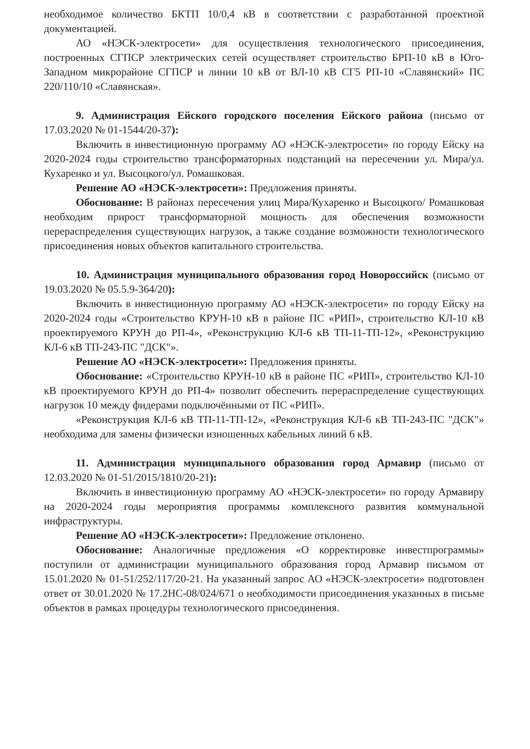необходимое количество БКТП 10/0,4 кВ в соответствии с разработанной проектной документацией.
АО «НЭСК-электросети» для осуществления технологического присоединения, построенных СГПСР электрических сетей осуществляет строительство БРП-10 кВ в Юго-Западном микрорайоне СГПСР и линии 10 кВ от ВЛ-10 кВ СГ5 РП-10 «Славянский» ПС 220/110/10 «Славянская».
9. Администрация Ейского городского поселения Ейского района (письмо от 17.03.2020 № 01-1544/20-37):
Включить в инвестиционную программу АО «НЭСК-электросети» по городу Ейску на 2020-2024 годы строительство трансформаторных подстанций на пересечении ул. Мира/ул. Кухаренко и ул. Высоцкого/ул. Ромашковая.
Решение АО «НЭСК-электросети»: Предложения приняты.
Обоснование: В районах пересечения улиц Мира/Кухаренко и Высоцкого/ Ромашковая необходим прирост трансформаторной мощность для обеспечения возможности перераспределения существующих нагрузок, а также создание возможности технологического присоединения новых объектов капитального строительства.
10. Администрация муниципального образования город Новороссийск (письмо от 19.03.2020 № 05.5.9-364/20):
Включить в инвестиционную программу АО «НЭСК-электросети» по городу Ейску на 2020-2024 годы «Строительство КРУН-10 кВ в районе ПС «РИП», строительство КЛ-10 кВ проектируемого КРУН до РП-4», «Реконструкцию КЛ-6 кВ ТП-11-ТП-12», «Реконструкцию КЛ-6 кВ ТП-243-ПС "ДСК"».
Решение АО «НЭСК-электросети»: Предложения приняты.
Обоснование: «Строительство КРУН-10 кВ в районе ПС «РИП», строительство КЛ-10 кВ проектируемого КРУН до РП-4» позволит обеспечить перераспределение существующих нагрузок 10 между фидерами подключёнными от ПС «РИП».
«Реконструкция КЛ-6 кВ ТП-11-ТП-12», «Реконструкция КЛ-6 кВ ТП-243-ПС "ДСК"» необходима для замены физически изношенных кабельных линий 6 кВ.
11. Администрация муниципального образования город Армавир (письмо от 12.03.2020 № 01-51/2015/1810/20-21):
Включить в инвестиционную программу АО «НЭСК-электросети» по городу Армавиру на 2020-2024 годы мероприятия программы комплексного развития коммунальной инфраструктуры.
Решение АО «НЭСК-электросети»: Предложение отклонено.
Обоснование: Аналогичные предложения «О корректировке инвестпрограммы» поступили от администрации муниципального образования город Армавир письмом от 15.01.2020 № 01-51/252/117/20-21. На указанный запрос АО «НЭСК-электросети» подготовлен ответ от 30.01.2020 № 17.2НС-08/024/671 о необходимости присоединения указанных в письме объектов в рамках процедуры технологического присоединения.